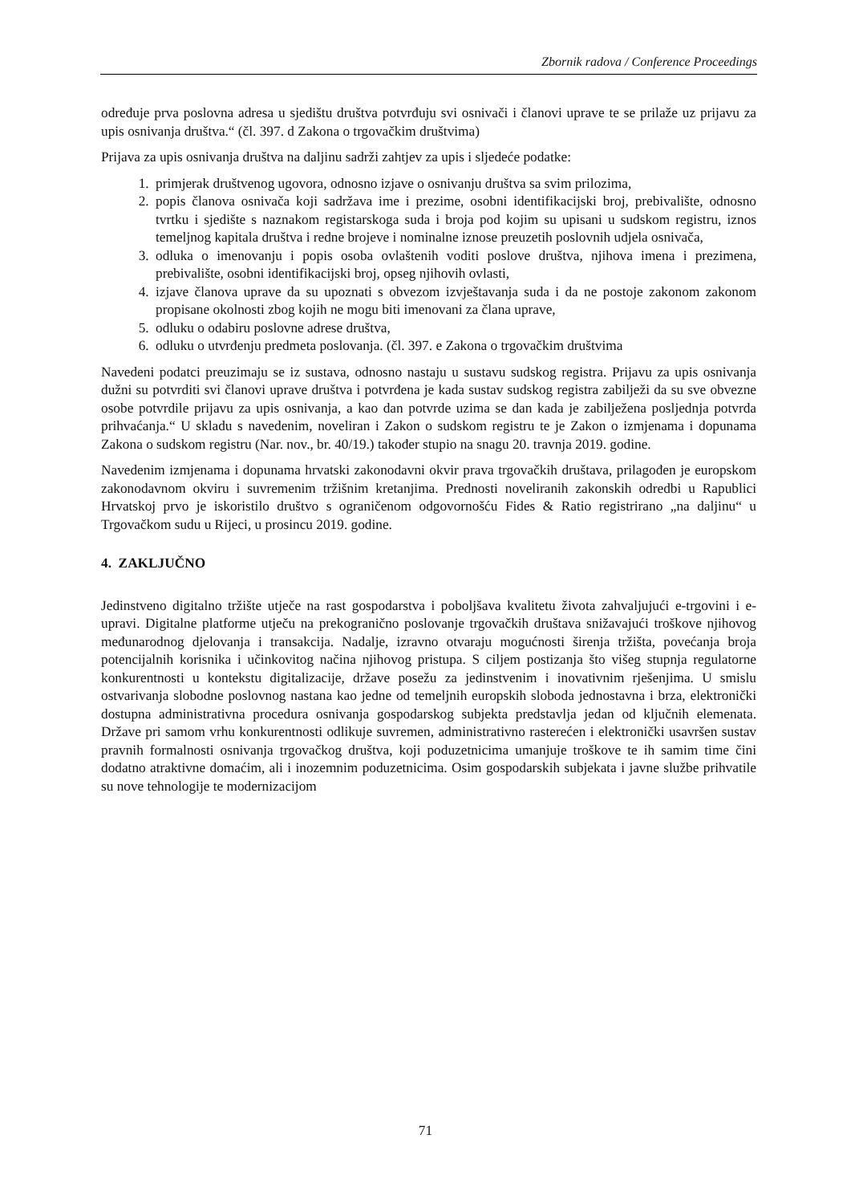Zbornik radova / Conference Proceedings
određuje prva poslovna adresa u sjedištu društva potvrđuju svi osnivači i članovi uprave te se prilaže uz prijavu za upis osnivanja društva.“ (čl. 397. d Zakona o trgovačkim društvima)
Prijava za upis osnivanja društva na daljinu sadrži zahtjev za upis i sljedeće podatke:
1. primjerak društvenog ugovora, odnosno izjave o osnivanju društva sa svim prilozima,
2. popis članova osnivača koji sadržava ime i prezime, osobni identifikacijski broj, prebivalište, odnosno tvrtku i sjedište s naznakom registarskoga suda i broja pod kojim su upisani u sudskom registru, iznos temeljnog kapitala društva i redne brojeve i nominalne iznose preuzetih poslovnih udjela osnivača,
3. odluka o imenovanju i popis osoba ovlaštenih voditi poslove društva, njihova imena i prezimena, prebivalište, osobni identifikacijski broj, opseg njihovih ovlasti,
4. izjave članova uprave da su upoznati s obvezom izvještavanja suda i da ne postoje zakonom zakonom propisane okolnosti zbog kojih ne mogu biti imenovani za člana uprave,
5. odluku o odabiru poslovne adrese društva,
6. odluku o utvrđenju predmeta poslovanja. (čl. 397. e Zakona o trgovačkim društvima
Navedeni podatci preuzimaju se iz sustava, odnosno nastaju u sustavu sudskog registra. Prijavu za upis osnivanja dužni su potvrditi svi članovi uprave društva i potvrđena je kada sustav sudskog registra zabilježi da su sve obvezne osobe potvrdile prijavu za upis osnivanja, a kao dan potvrde uzima se dan kada je zabilježena posljednja potvrda prihvaćanja.“ U skladu s navedenim, noveliran i Zakon o sudskom registru te je Zakon o izmjenama i dopunama Zakona o sudskom registru (Nar. nov., br. 40/19.) također stupio na snagu 20. travnja 2019. godine.
Navedenim izmjenama i dopunama hrvatski zakonodavni okvir prava trgovačkih društava, prilagođen je europskom zakonodavnom okviru i suvremenim tržišnim kretanjima. Prednosti noveliranih zakonskih odredbi u Rapublici Hrvatskoj prvo je iskoristilo društvo s ograničenom odgovornošću Fides & Ratio registrirano „na daljinu“ u Trgovačkom sudu u Rijeci, u prosincu 2019. godine.
4. ZAKLJUČNO
Jedinstveno digitalno tržište utječe na rast gospodarstva i poboljšava kvalitetu života zahvaljujući e-trgovini i e-upravi. Digitalne platforme utječu na prekogranično poslovanje trgovačkih društava snižavajući troškove njihovog međunarodnog djelovanja i transakcija. Nadalje, izravno otvaraju mogućnosti širenja tržišta, povećanja broja potencijalnih korisnika i učinkovitog načina njihovog pristupa. S ciljem postizanja što višeg stupnja regulatorne konkurentnosti u kontekstu digitalizacije, države posežu za jedinstvenim i inovativnim rješenjima. U smislu ostvarivanja slobodne poslovnog nastana kao jedne od temeljnih europskih sloboda jednostavna i brza, elektronički dostupna administrativna procedura osnivanja gospodarskog subjekta predstavlja jedan od ključnih elemenata. Države pri samom vrhu konkurentnosti odlikuje suvremen, administrativno rasterećen i elektronički usavršen sustav pravnih formalnosti osnivanja trgovačkog društva, koji poduzetnicima umanjuje troškove te ih samim time čini dodatno atraktivne domaćim, ali i inozemnim poduzetnicima. Osim gospodarskih subjekata i javne službe prihvatile su nove tehnologije te modernizacijom
71